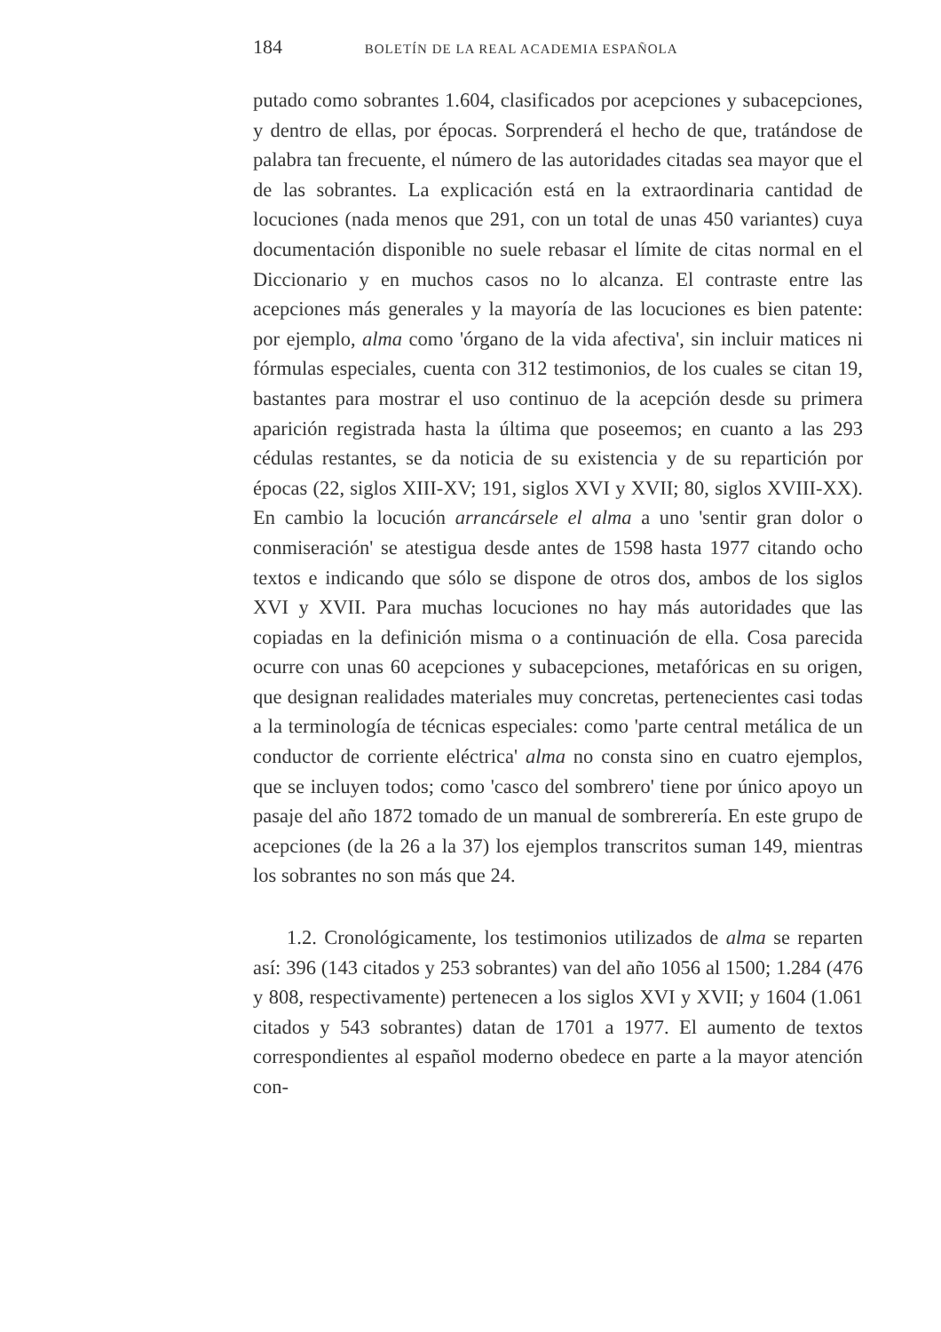184 BOLETÍN DE LA REAL ACADEMIA ESPAÑOLA
putado como sobrantes 1.604, clasificados por acepciones y subacepciones, y dentro de ellas, por épocas. Sorprenderá el hecho de que, tratándose de palabra tan frecuente, el número de las autoridades citadas sea mayor que el de las sobrantes. La explicación está en la extraordinaria cantidad de locuciones (nada menos que 291, con un total de unas 450 variantes) cuya documentación disponible no suele rebasar el límite de citas normal en el Diccionario y en muchos casos no lo alcanza. El contraste entre las acepciones más generales y la mayoría de las locuciones es bien patente: por ejemplo, alma como 'órgano de la vida afectiva', sin incluir matices ni fórmulas especiales, cuenta con 312 testimonios, de los cuales se citan 19, bastantes para mostrar el uso continuo de la acepción desde su primera aparición registrada hasta la última que poseemos; en cuanto a las 293 cédulas restantes, se da noticia de su existencia y de su repartición por épocas (22, siglos XIII-XV; 191, siglos XVI y XVII; 80, siglos XVIII-XX). En cambio la locución arrancársele el alma a uno 'sentir gran dolor o conmiseración' se atestigua desde antes de 1598 hasta 1977 citando ocho textos e indicando que sólo se dispone de otros dos, ambos de los siglos XVI y XVII. Para muchas locuciones no hay más autoridades que las copiadas en la definición misma o a continuación de ella. Cosa parecida ocurre con unas 60 acepciones y subacepciones, metafóricas en su origen, que designan realidades materiales muy concretas, pertenecientes casi todas a la terminología de técnicas especiales: como 'parte central metálica de un conductor de corriente eléctrica' alma no consta sino en cuatro ejemplos, que se incluyen todos; como 'casco del sombrero' tiene por único apoyo un pasaje del año 1872 tomado de un manual de sombrerería. En este grupo de acepciones (de la 26 a la 37) los ejemplos transcritos suman 149, mientras los sobrantes no son más que 24.
1.2. Cronológicamente, los testimonios utilizados de alma se reparten así: 396 (143 citados y 253 sobrantes) van del año 1056 al 1500; 1.284 (476 y 808, respectivamente) pertenecen a los siglos XVI y XVII; y 1604 (1.061 citados y 543 sobrantes) datan de 1701 a 1977. El aumento de textos correspondientes al español moderno obedece en parte a la mayor atención con-